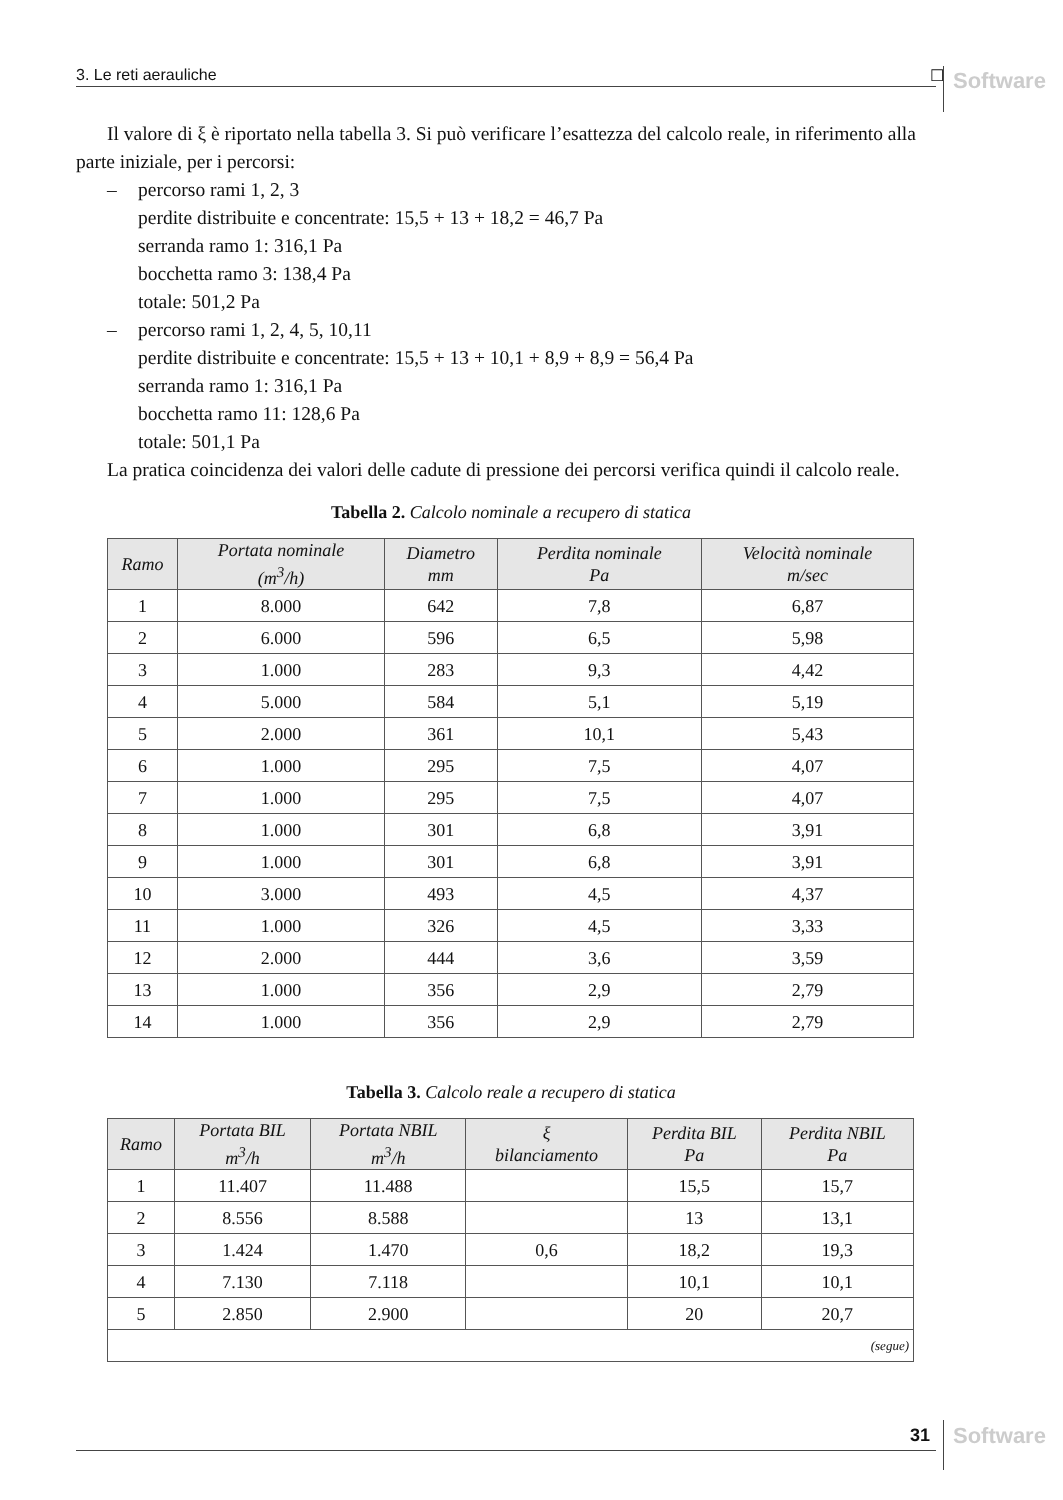3. Le reti aerauliche ☐ Software
Il valore di ξ è riportato nella tabella 3. Si può verificare l’esattezza del calcolo reale, in riferimento alla parte iniziale, per i percorsi:
– percorso rami 1, 2, 3
perdite distribuite e concentrate: 15,5 + 13 + 18,2 = 46,7 Pa
serranda ramo 1: 316,1 Pa
bocchetta ramo 3: 138,4 Pa
totale: 501,2 Pa
– percorso rami 1, 2, 4, 5, 10,11
perdite distribuite e concentrate: 15,5 + 13 + 10,1 + 8,9 + 8,9 = 56,4 Pa
serranda ramo 1: 316,1 Pa
bocchetta ramo 11: 128,6 Pa
totale: 501,1 Pa
La pratica coincidenza dei valori delle cadute di pressione dei percorsi verifica quindi il calcolo reale.
Tabella 2. Calcolo nominale a recupero di statica
| Ramo | Portata nominale (m<sup>3</sup>/h) | Diametro mm | Perdita nominale Pa | Velocità nominale m/sec |
| --- | --- | --- | --- | --- |
| 1 | 8.000 | 642 | 7,8 | 6,87 |
| 2 | 6.000 | 596 | 6,5 | 5,98 |
| 3 | 1.000 | 283 | 9,3 | 4,42 |
| 4 | 5.000 | 584 | 5,1 | 5,19 |
| 5 | 2.000 | 361 | 10,1 | 5,43 |
| 6 | 1.000 | 295 | 7,5 | 4,07 |
| 7 | 1.000 | 295 | 7,5 | 4,07 |
| 8 | 1.000 | 301 | 6,8 | 3,91 |
| 9 | 1.000 | 301 | 6,8 | 3,91 |
| 10 | 3.000 | 493 | 4,5 | 4,37 |
| 11 | 1.000 | 326 | 4,5 | 3,33 |
| 12 | 2.000 | 444 | 3,6 | 3,59 |
| 13 | 1.000 | 356 | 2,9 | 2,79 |
| 14 | 1.000 | 356 | 2,9 | 2,79 |
Tabella 3. Calcolo reale a recupero di statica
| Ramo | Portata BIL m<sup>3</sup>/h | Portata NBIL m<sup>3</sup>/h | ξ bilanciamento | Perdita BIL Pa | Perdita NBIL Pa |
| --- | --- | --- | --- | --- | --- |
| 1 | 11.407 | 11.488 | | 15,5 | 15,7 |
| 2 | 8.556 | 8.588 | | 13 | 13,1 |
| 3 | 1.424 | 1.470 | 0,6 | 18,2 | 19,3 |
| 4 | 7.130 | 7.118 | | 10,1 | 10,1 |
| 5 | 2.850 | 2.900 | | 20 | 20,7 |
| (segue) | | | | | |
31 Software